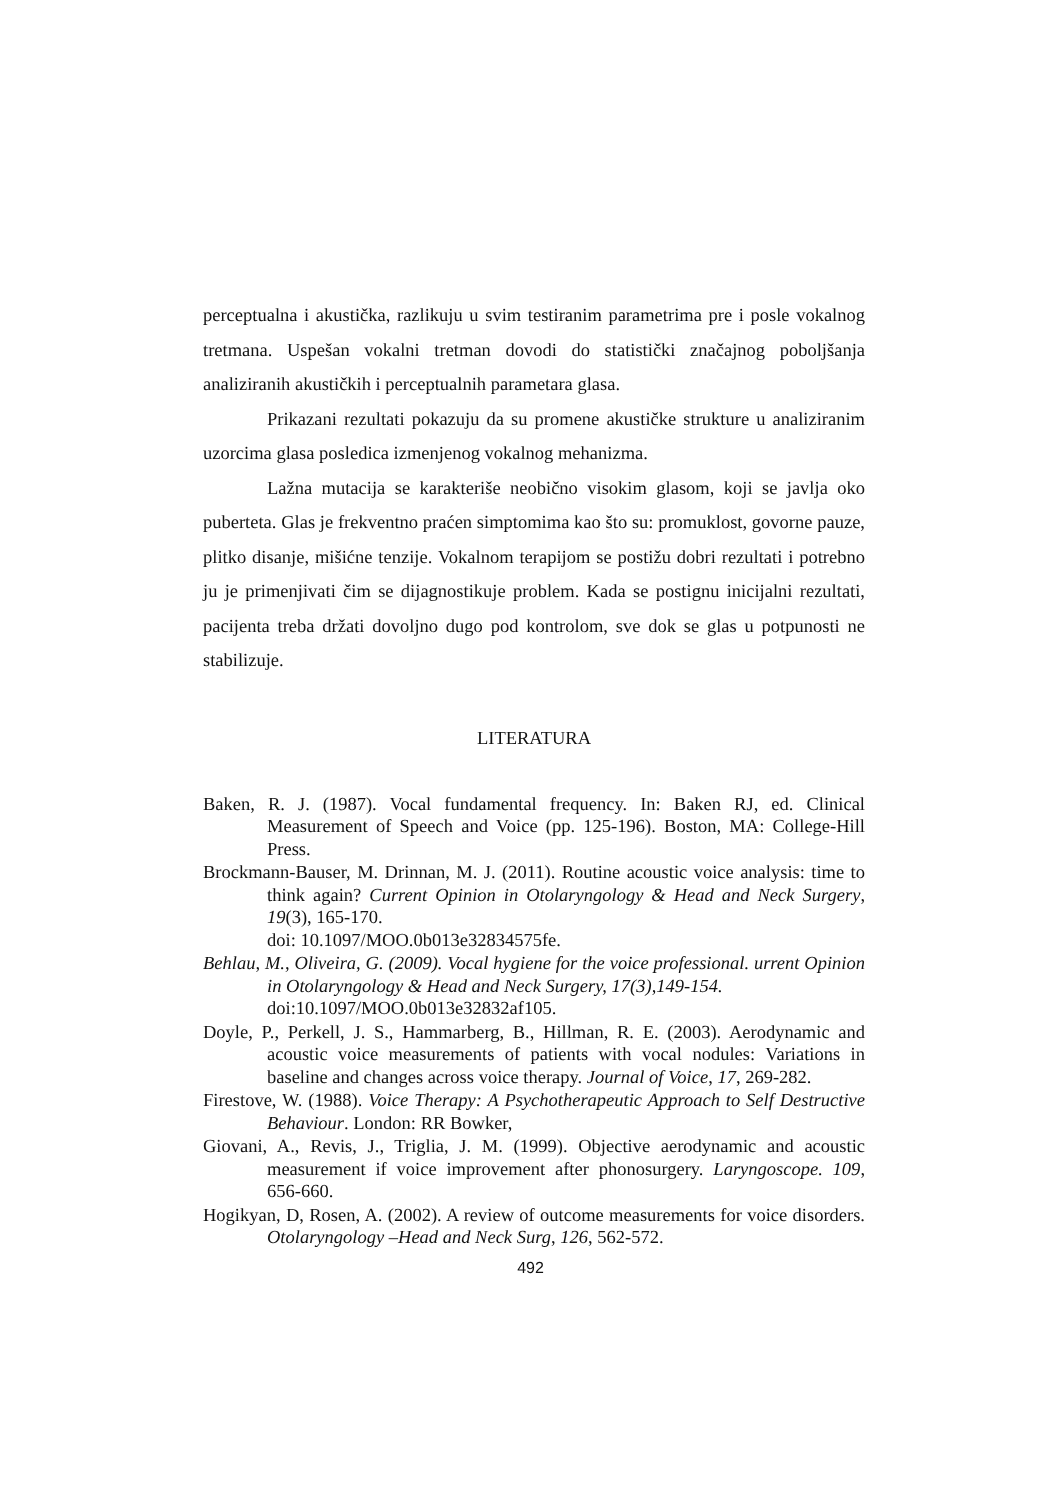perceptualna i akustička, razlikuju u svim testiranim parametrima pre i posle vokalnog tretmana. Uspešan vokalni tretman dovodi do statistički značajnog poboljšanja analiziranih akustičkih i perceptualnih parametara glasa.
Prikazani rezultati pokazuju da su promene akustičke strukture u analiziranim uzorcima glasa posledica izmenjenog vokalnog mehanizma.
Lažna mutacija se karakteriše neobično visokim glasom, koji se javlja oko puberteta. Glas je frekventno praćen simptomima kao što su: promuklost, govorne pauze, plitko disanje, mišićne tenzije. Vokalnom terapijom se postižu dobri rezultati i potrebno ju je primenjivati čim se dijagnostikuje problem. Kada se postignu inicijalni rezultati, pacijenta treba držati dovoljno dugo pod kontrolom, sve dok se glas u potpunosti ne stabilizuje.
LITERATURA
Baken, R. J. (1987). Vocal fundamental frequency. In: Baken RJ, ed. Clinical Measurement of Speech and Voice (pp. 125-196). Boston, MA: College-Hill Press.
Brockmann-Bauser, M. Drinnan, M. J. (2011). Routine acoustic voice analysis: time to think again? Current Opinion in Otolaryngology & Head and Neck Surgery, 19(3), 165-170.
doi: 10.1097/MOO.0b013e32834575fe.
Behlau, M., Oliveira, G. (2009). Vocal hygiene for the voice professional. urrent Opinion in Otolaryngology & Head and Neck Surgery, 17(3),149-154.
doi:10.1097/MOO.0b013e32832af105.
Doyle, P., Perkell, J. S., Hammarberg, B., Hillman, R. E. (2003). Aerodynamic and acoustic voice measurements of patients with vocal nodules: Variations in baseline and changes across voice therapy. Journal of Voice, 17, 269-282.
Firestove, W. (1988). Voice Therapy: A Psychotherapeutic Approach to Self Destructive Behaviour. London: RR Bowker,
Giovani, A., Revis, J., Triglia, J. M. (1999). Objective aerodynamic and acoustic measurement if voice improvement after phonosurgery. Laryngoscope. 109, 656-660.
Hogikyan, D, Rosen, A. (2002). A review of outcome measurements for voice disorders. Otolaryngology –Head and Neck Surg, 126, 562-572.
492